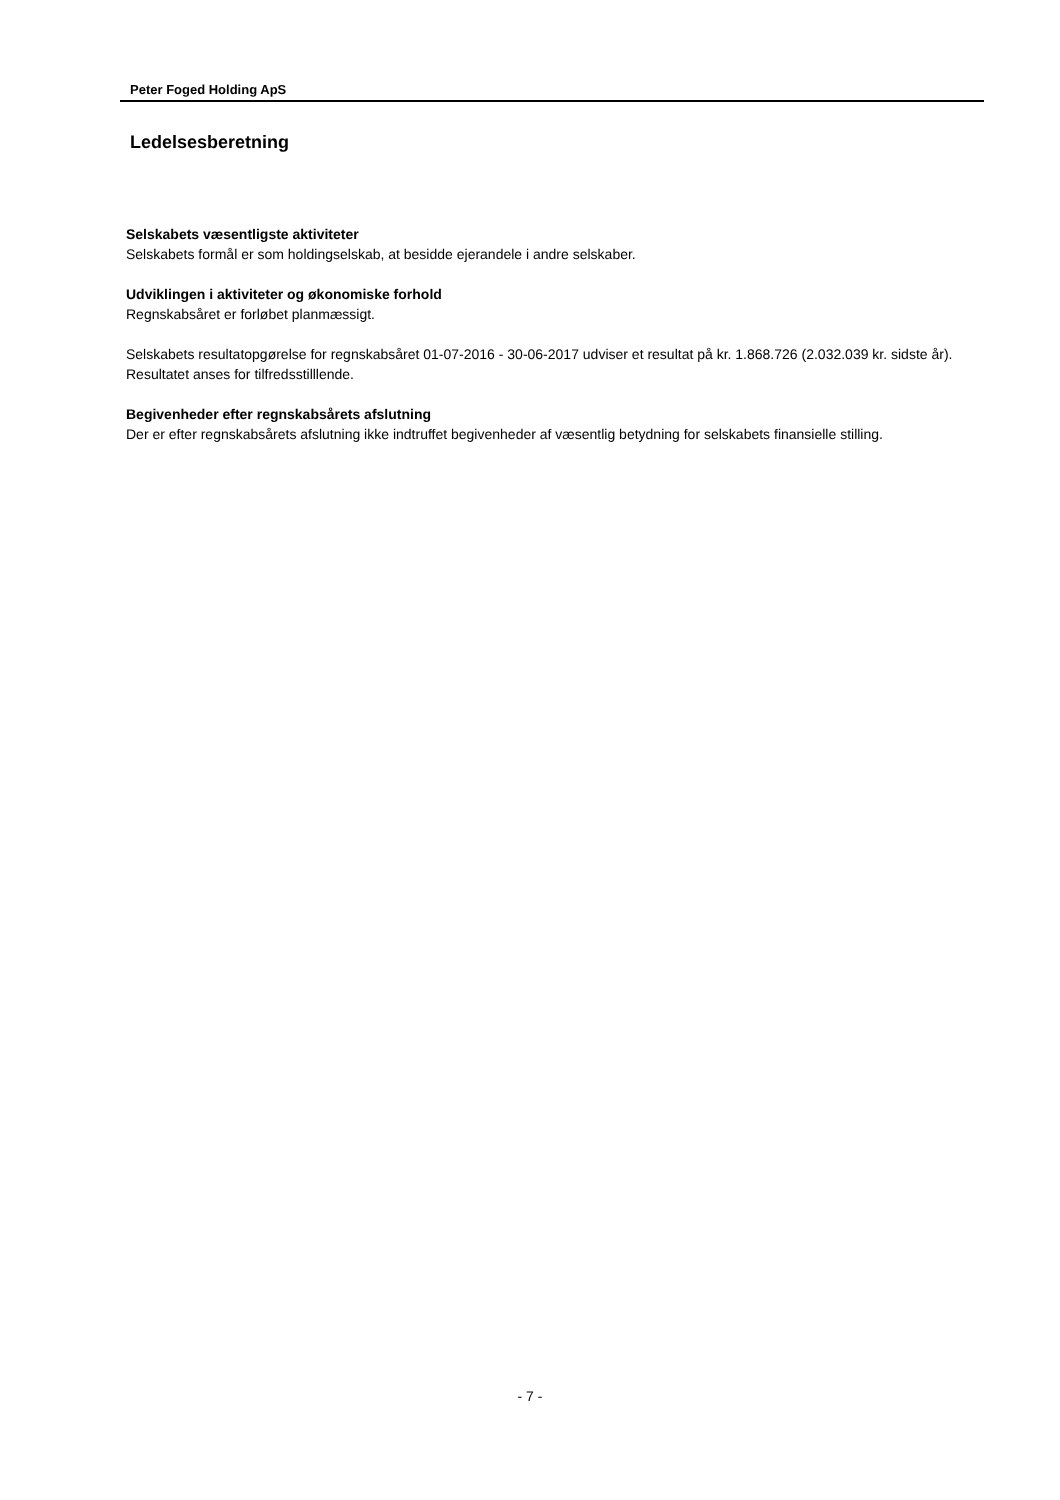Peter Foged Holding ApS
Ledelsesberetning
Selskabets væsentligste aktiviteter
Selskabets formål er som holdingselskab, at besidde ejerandele i andre selskaber.
Udviklingen i aktiviteter og økonomiske forhold
Regnskabsåret er forløbet planmæssigt.
Selskabets resultatopgørelse for regnskabsåret 01-07-2016 - 30-06-2017 udviser et resultat på kr. 1.868.726 (2.032.039 kr. sidste år). Resultatet anses for tilfredsstilllende.
Begivenheder efter regnskabsårets afslutning
Der er efter regnskabsårets afslutning ikke indtruffet begivenheder af væsentlig betydning for selskabets finansielle stilling.
- 7 -